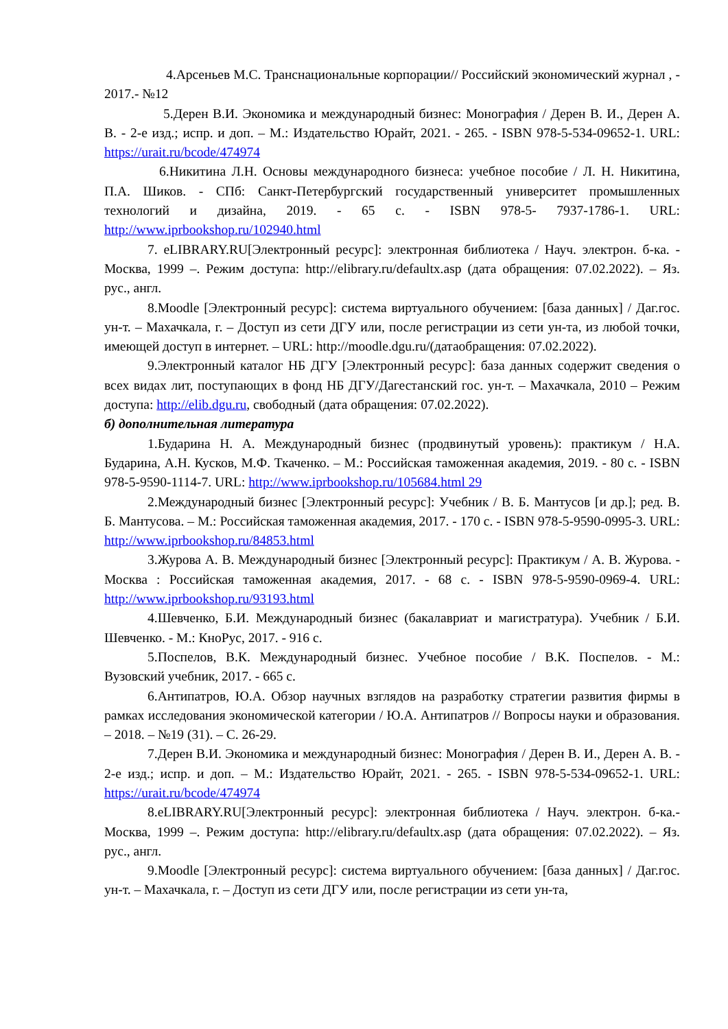4.Арсеньев М.С. Транснациональные корпорации// Российский экономический журнал , - 2017.- №12
5.Дерен В.И. Экономика и международный бизнес: Монография / Дерен В. И., Дерен А. В. - 2-е изд.; испр. и доп. – М.: Издательство Юрайт, 2021. - 265. - ISBN 978-5-534-09652-1. URL: https://urait.ru/bcode/474974
6.Никитина Л.Н. Основы международного бизнеса: учебное пособие / Л. Н. Никитина, П.А. Шиков. - СПб: Санкт-Петербургский государственный университет промышленных технологий и дизайна, 2019. - 65 с. - ISBN 978-5- 7937-1786-1. URL: http://www.iprbookshop.ru/102940.html
7. eLIBRARY.RU[Электронный ресурс]: электронная библиотека / Науч. электрон. б-ка. - Москва, 1999 –. Режим доступа: http://elibrary.ru/defaultx.asp (дата обращения: 07.02.2022). – Яз. рус., англ.
8.Moodle [Электронный ресурс]: система виртуального обучением: [база данных] / Даг.гос. ун-т. – Махачкала, г. – Доступ из сети ДГУ или, после регистрации из сети ун-та, из любой точки, имеющей доступ в интернет. – URL: http://moodle.dgu.ru/(датаобращения: 07.02.2022).
9.Электронный каталог НБ ДГУ [Электронный ресурс]: база данных содержит сведения о всех видах лит, поступающих в фонд НБ ДГУ/Дагестанский гос. ун-т. – Махачкала, 2010 – Режим доступа: http://elib.dgu.ru, свободный (дата обращения: 07.02.2022).
б) дополнительная литература
1.Бударина Н. А. Международный бизнес (продвинутый уровень): практикум / Н.А. Бударина, А.Н. Кусков, М.Ф. Ткаченко. – М.: Российская таможенная академия, 2019. - 80 с. - ISBN 978-5-9590-1114-7. URL: http://www.iprbookshop.ru/105684.html 29
2.Международный бизнес [Электронный ресурс]: Учебник / В. Б. Мантусов [и др.]; ред. В. Б. Мантусова. – М.: Российская таможенная академия, 2017. - 170 с. - ISBN 978-5-9590-0995-3. URL: http://www.iprbookshop.ru/84853.html
3.Журова А. В. Международный бизнес [Электронный ресурс]: Практикум / А. В. Журова. - Москва : Российская таможенная академия, 2017. - 68 с. - ISBN 978-5-9590-0969-4. URL: http://www.iprbookshop.ru/93193.html
4.Шевченко, Б.И. Международный бизнес (бакалавриат и магистратура). Учебник / Б.И. Шевченко. - М.: КноРус, 2017. - 916 с.
5.Поспелов, В.К. Международный бизнес. Учебное пособие / В.К. Поспелов. - М.: Вузовский учебник, 2017. - 665 с.
6.Антипатров, Ю.А. Обзор научных взглядов на разработку стратегии развития фирмы в рамках исследования экономической категории / Ю.А. Антипатров // Вопросы науки и образования. – 2018. – №19 (31). – С. 26-29.
7.Дерен В.И. Экономика и международный бизнес: Монография / Дерен В. И., Дерен А. В. - 2-е изд.; испр. и доп. – М.: Издательство Юрайт, 2021. - 265. - ISBN 978-5-534-09652-1. URL: https://urait.ru/bcode/474974
8.eLIBRARY.RU[Электронный ресурс]: электронная библиотека / Науч. электрон. б-ка.- Москва, 1999 –. Режим доступа: http://elibrary.ru/defaultx.asp (дата обращения: 07.02.2022). – Яз. рус., англ.
9.Moodle [Электронный ресурс]: система виртуального обучением: [база данных] / Даг.гос. ун-т. – Махачкала, г. – Доступ из сети ДГУ или, после регистрации из сети ун-та,